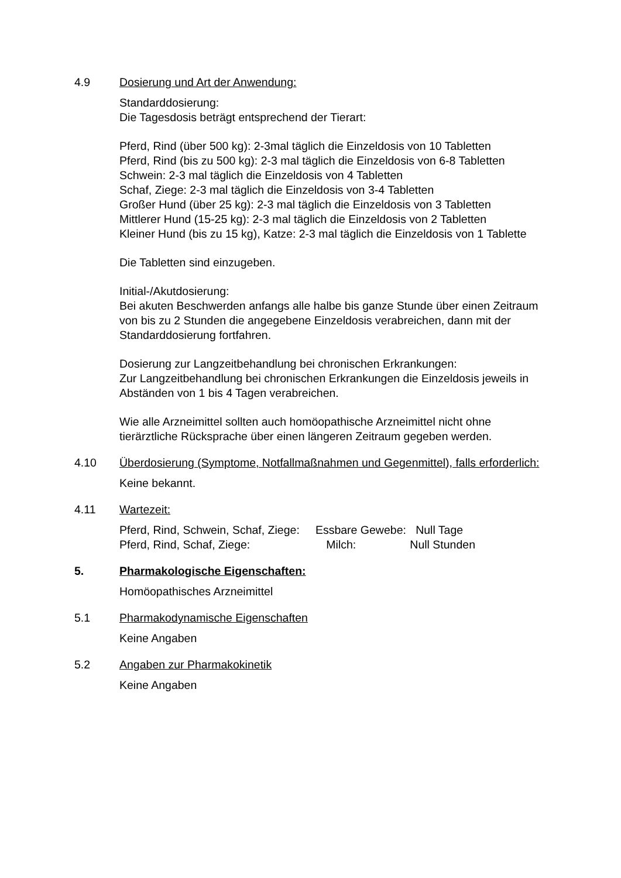4.9 Dosierung und Art der Anwendung:
Standarddosierung:
Die Tagesdosis beträgt entsprechend der Tierart:
Pferd, Rind (über 500 kg): 2-3mal täglich die Einzeldosis von 10 Tabletten
Pferd, Rind (bis zu 500 kg): 2-3 mal täglich die Einzeldosis von 6-8 Tabletten
Schwein: 2-3 mal täglich die Einzeldosis von 4 Tabletten
Schaf, Ziege: 2-3 mal täglich die Einzeldosis von 3-4 Tabletten
Großer Hund (über 25 kg): 2-3 mal täglich die Einzeldosis von 3 Tabletten
Mittlerer Hund (15-25 kg): 2-3 mal täglich die Einzeldosis von 2 Tabletten
Kleiner Hund (bis zu 15 kg), Katze: 2-3 mal täglich die Einzeldosis von 1 Tablette
Die Tabletten sind einzugeben.
Initial-/Akutdosierung:
Bei akuten Beschwerden anfangs alle halbe bis ganze Stunde über einen Zeitraum von bis zu 2 Stunden die angegebene Einzeldosis verabreichen, dann mit der Standarddosierung fortfahren.
Dosierung zur Langzeitbehandlung bei chronischen Erkrankungen:
Zur Langzeitbehandlung bei chronischen Erkrankungen die Einzeldosis jeweils in Abständen von 1 bis 4 Tagen verabreichen.
Wie alle Arzneimittel sollten auch homöopathische Arzneimittel nicht ohne tierärztliche Rücksprache über einen längeren Zeitraum gegeben werden.
4.10 Überdosierung (Symptome, Notfallmaßnahmen und Gegenmittel), falls erforderlich:
Keine bekannt.
4.11 Wartezeit:
Pferd, Rind, Schwein, Schaf, Ziege: Essbare Gewebe: Null Tage
Pferd, Rind, Schaf, Ziege: Milch: Null Stunden
5. Pharmakologische Eigenschaften:
Homöopathisches Arzneimittel
5.1 Pharmakodynamische Eigenschaften
Keine Angaben
5.2 Angaben zur Pharmakokinetik
Keine Angaben